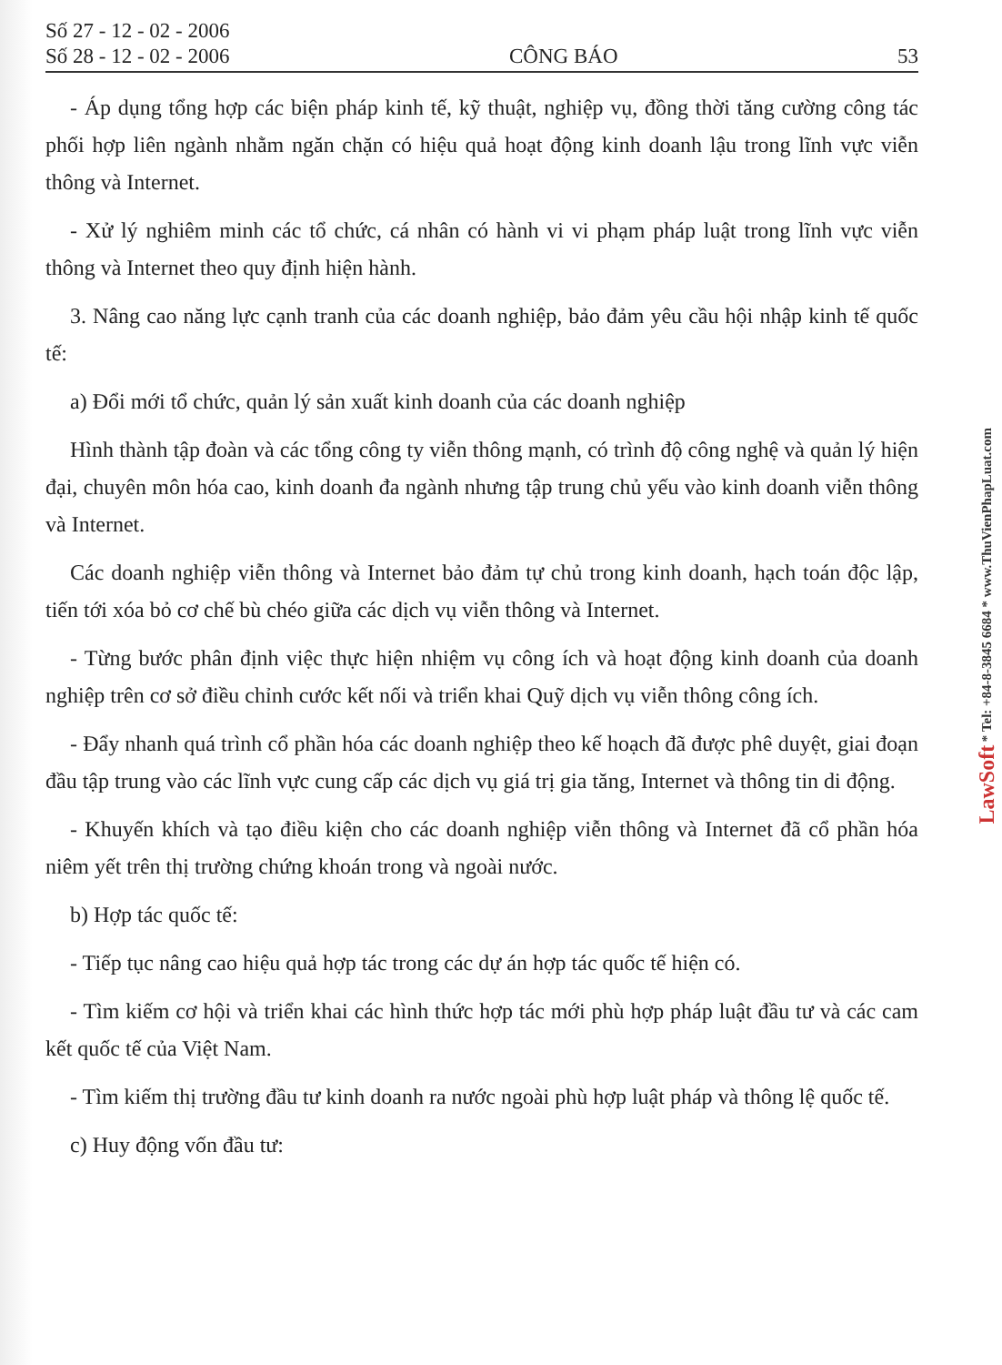Số 27 - 12 - 02 - 2006
Số 28 - 12 - 02 - 2006
CÔNG BÁO
53
- Áp dụng tổng hợp các biện pháp kinh tế, kỹ thuật, nghiệp vụ, đồng thời tăng cường công tác phối hợp liên ngành nhằm ngăn chặn có hiệu quả hoạt động kinh doanh lậu trong lĩnh vực viễn thông và Internet.
- Xử lý nghiêm minh các tổ chức, cá nhân có hành vi vi phạm pháp luật trong lĩnh vực viễn thông và Internet theo quy định hiện hành.
3. Nâng cao năng lực cạnh tranh của các doanh nghiệp, bảo đảm yêu cầu hội nhập kinh tế quốc tế:
a) Đổi mới tổ chức, quản lý sản xuất kinh doanh của các doanh nghiệp
Hình thành tập đoàn và các tổng công ty viễn thông mạnh, có trình độ công nghệ và quản lý hiện đại, chuyên môn hóa cao, kinh doanh đa ngành nhưng tập trung chủ yếu vào kinh doanh viễn thông và Internet.
Các doanh nghiệp viễn thông và Internet bảo đảm tự chủ trong kinh doanh, hạch toán độc lập, tiến tới xóa bỏ cơ chế bù chéo giữa các dịch vụ viễn thông và Internet.
- Từng bước phân định việc thực hiện nhiệm vụ công ích và hoạt động kinh doanh của doanh nghiệp trên cơ sở điều chỉnh cước kết nối và triển khai Quỹ dịch vụ viễn thông công ích.
- Đẩy nhanh quá trình cổ phần hóa các doanh nghiệp theo kế hoạch đã được phê duyệt, giai đoạn đầu tập trung vào các lĩnh vực cung cấp các dịch vụ giá trị gia tăng, Internet và thông tin di động.
- Khuyến khích và tạo điều kiện cho các doanh nghiệp viễn thông và Internet đã cổ phần hóa niêm yết trên thị trường chứng khoán trong và ngoài nước.
b) Hợp tác quốc tế:
- Tiếp tục nâng cao hiệu quả hợp tác trong các dự án hợp tác quốc tế hiện có.
- Tìm kiếm cơ hội và triển khai các hình thức hợp tác mới phù hợp pháp luật đầu tư và các cam kết quốc tế của Việt Nam.
- Tìm kiếm thị trường đầu tư kinh doanh ra nước ngoài phù hợp luật pháp và thông lệ quốc tế.
c) Huy động vốn đầu tư:
LawSoft * Tel: +84-8-3845 6684 * www.ThuVienPhapLuat.com